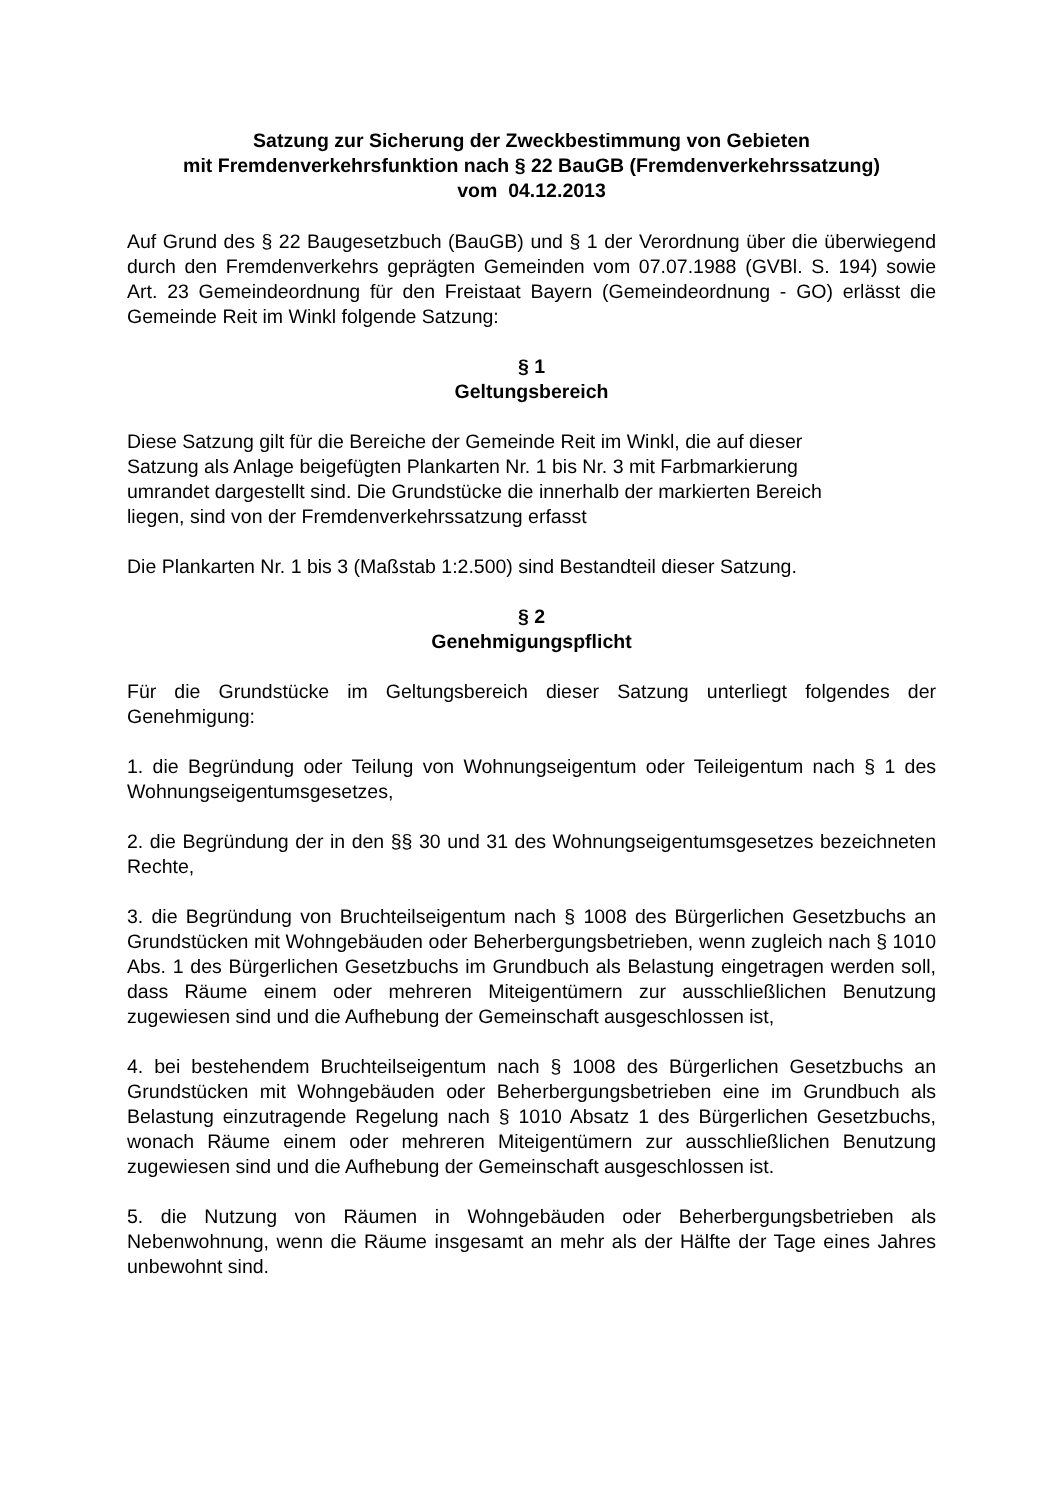Satzung zur Sicherung der Zweckbestimmung von Gebieten
mit Fremdenverkehrsfunktion nach § 22 BauGB (Fremdenverkehrssatzung)
vom 04.12.2013
Auf Grund des § 22 Baugesetzbuch (BauGB) und § 1 der Verordnung über die überwiegend durch den Fremdenverkehrs geprägten Gemeinden vom 07.07.1988 (GVBl. S. 194) sowie Art. 23 Gemeindeordnung für den Freistaat Bayern (Gemeindeordnung - GO) erlässt die Gemeinde Reit im Winkl folgende Satzung:
§ 1
Geltungsbereich
Diese Satzung gilt für die Bereiche der Gemeinde Reit im Winkl, die auf dieser
Satzung als Anlage beigefügten Plankarten Nr. 1 bis Nr. 3 mit Farbmarkierung
umrandet dargestellt sind. Die Grundstücke die innerhalb der markierten Bereich
liegen, sind von der Fremdenverkehrssatzung erfasst
Die Plankarten Nr. 1 bis 3 (Maßstab 1:2.500) sind Bestandteil dieser Satzung.
§ 2
Genehmigungspflicht
Für die Grundstücke im Geltungsbereich dieser Satzung unterliegt folgendes der Genehmigung:
1. die Begründung oder Teilung von Wohnungseigentum oder Teileigentum nach § 1 des Wohnungseigentumsgesetzes,
2. die Begründung der in den §§ 30 und 31 des Wohnungseigentumsgesetzes bezeichneten Rechte,
3. die Begründung von Bruchteilseigentum nach § 1008 des Bürgerlichen Gesetzbuchs an Grundstücken mit Wohngebäuden oder Beherbergungsbetrieben, wenn zugleich nach § 1010 Abs. 1 des Bürgerlichen Gesetzbuchs im Grundbuch als Belastung eingetragen werden soll, dass Räume einem oder mehreren Miteigentümern zur ausschließlichen Benutzung zugewiesen sind und die Aufhebung der Gemeinschaft ausgeschlossen ist,
4. bei bestehendem Bruchteilseigentum nach § 1008 des Bürgerlichen Gesetzbuchs an Grundstücken mit Wohngebäuden oder Beherbergungsbetrieben eine im Grundbuch als Belastung einzutragende Regelung nach § 1010 Absatz 1 des Bürgerlichen Gesetzbuchs, wonach Räume einem oder mehreren Miteigentümern zur ausschließlichen Benutzung zugewiesen sind und die Aufhebung der Gemeinschaft ausgeschlossen ist.
5. die Nutzung von Räumen in Wohngebäuden oder Beherbergungsbetrieben als Nebenwohnung, wenn die Räume insgesamt an mehr als der Hälfte der Tage eines Jahres unbewohnt sind.